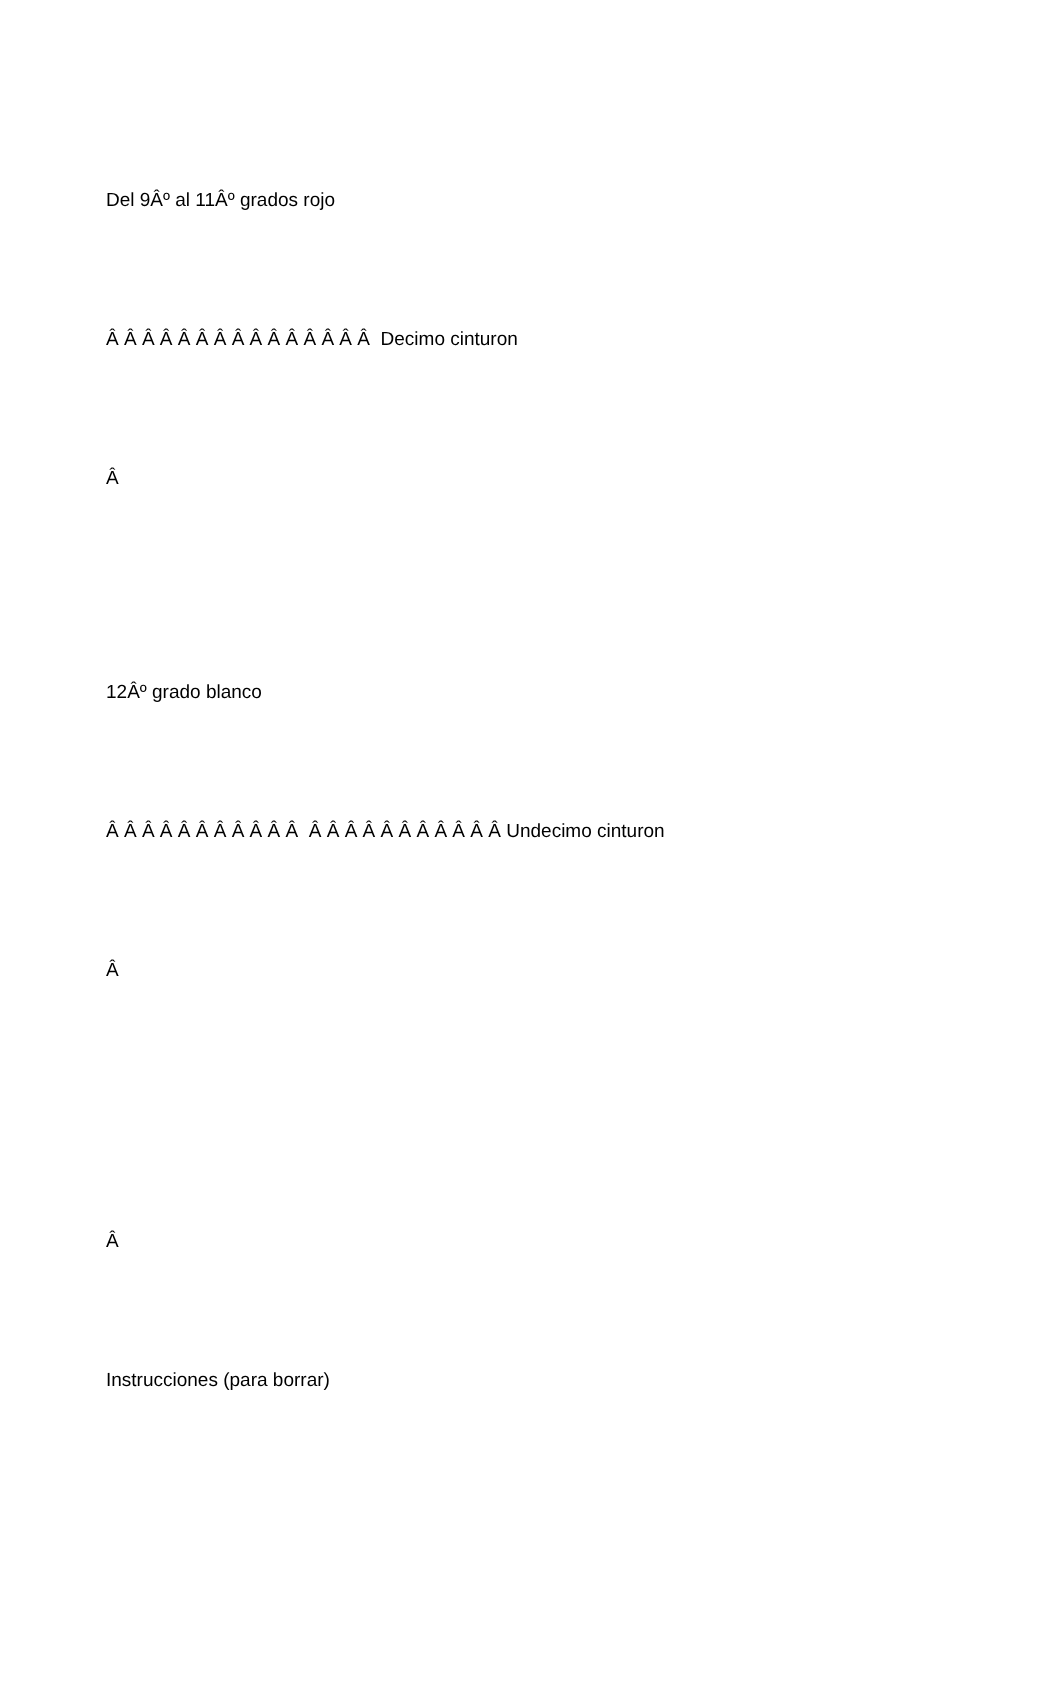Del 9Âº al 11Âº grados rojo
Â Â Â Â Â Â Â Â Â Â Â Â Â Â Â Decimo cinturon
Â
12Âº grado blanco
Â Â Â Â Â Â Â Â Â Â Â Â Â Â Â Â Â Â Â Â Â Â Undecimo cinturon
Â
Â
Instrucciones (para borrar)